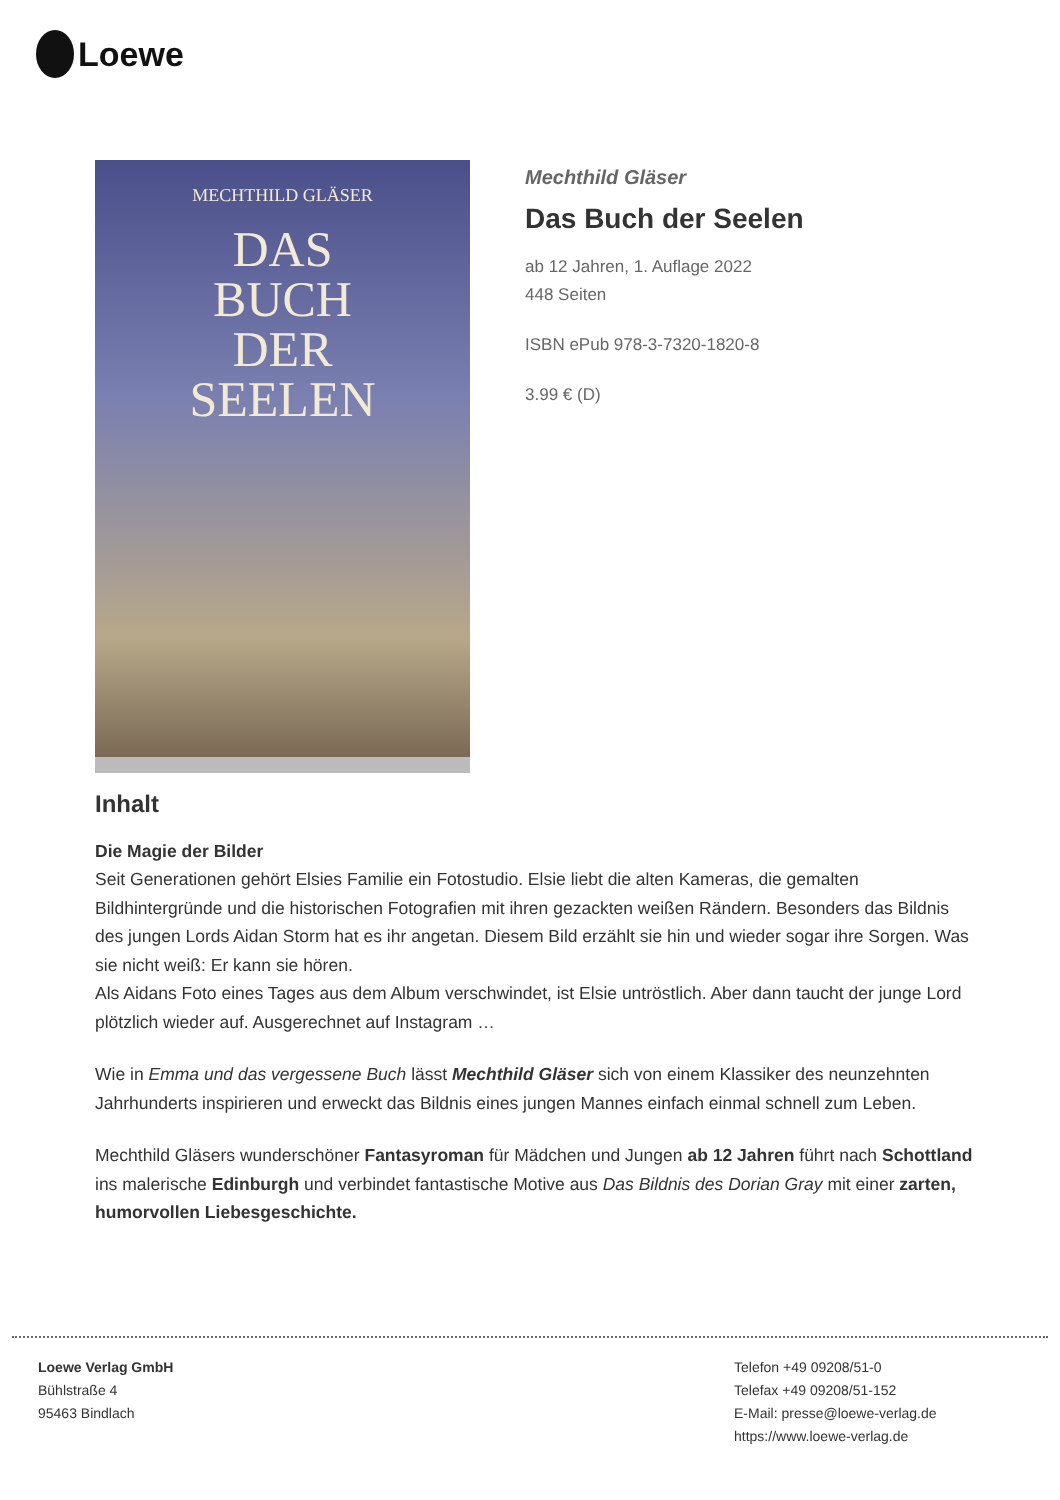Loewe
MECHTHILD GLÄSER
DAS
BUCH
DER
SEELEN
Mechthild Gläser
Das Buch der Seelen
ab 12 Jahren, 1. Auflage 2022
448 Seiten
ISBN ePub 978-3-7320-1820-8
3.99 € (D)
Inhalt
Die Magie der Bilder
Seit Generationen gehört Elsies Familie ein Fotostudio. Elsie liebt die alten Kameras, die gemalten Bildhintergründe und die historischen Fotografien mit ihren gezackten weißen Rändern. Besonders das Bildnis des jungen Lords Aidan Storm hat es ihr angetan. Diesem Bild erzählt sie hin und wieder sogar ihre Sorgen. Was sie nicht weiß: Er kann sie hören.
Als Aidans Foto eines Tages aus dem Album verschwindet, ist Elsie untröstlich. Aber dann taucht der junge Lord plötzlich wieder auf. Ausgerechnet auf Instagram …
Wie in Emma und das vergessene Buch lässt Mechthild Gläser sich von einem Klassiker des neunzehnten Jahrhunderts inspirieren und erweckt das Bildnis eines jungen Mannes einfach einmal schnell zum Leben.
Mechthild Gläsers wunderschöner Fantasyroman für Mädchen und Jungen ab 12 Jahren führt nach Schottland ins malerische Edinburgh und verbindet fantastische Motive aus Das Bildnis des Dorian Gray mit einer zarten, humorvollen Liebesgeschichte.
Loewe Verlag GmbH
Bühlstraße 4
95463 Bindlach
Telefon +49 09208/51-0
Telefax +49 09208/51-152
E-Mail: presse@loewe-verlag.de
https://www.loewe-verlag.de